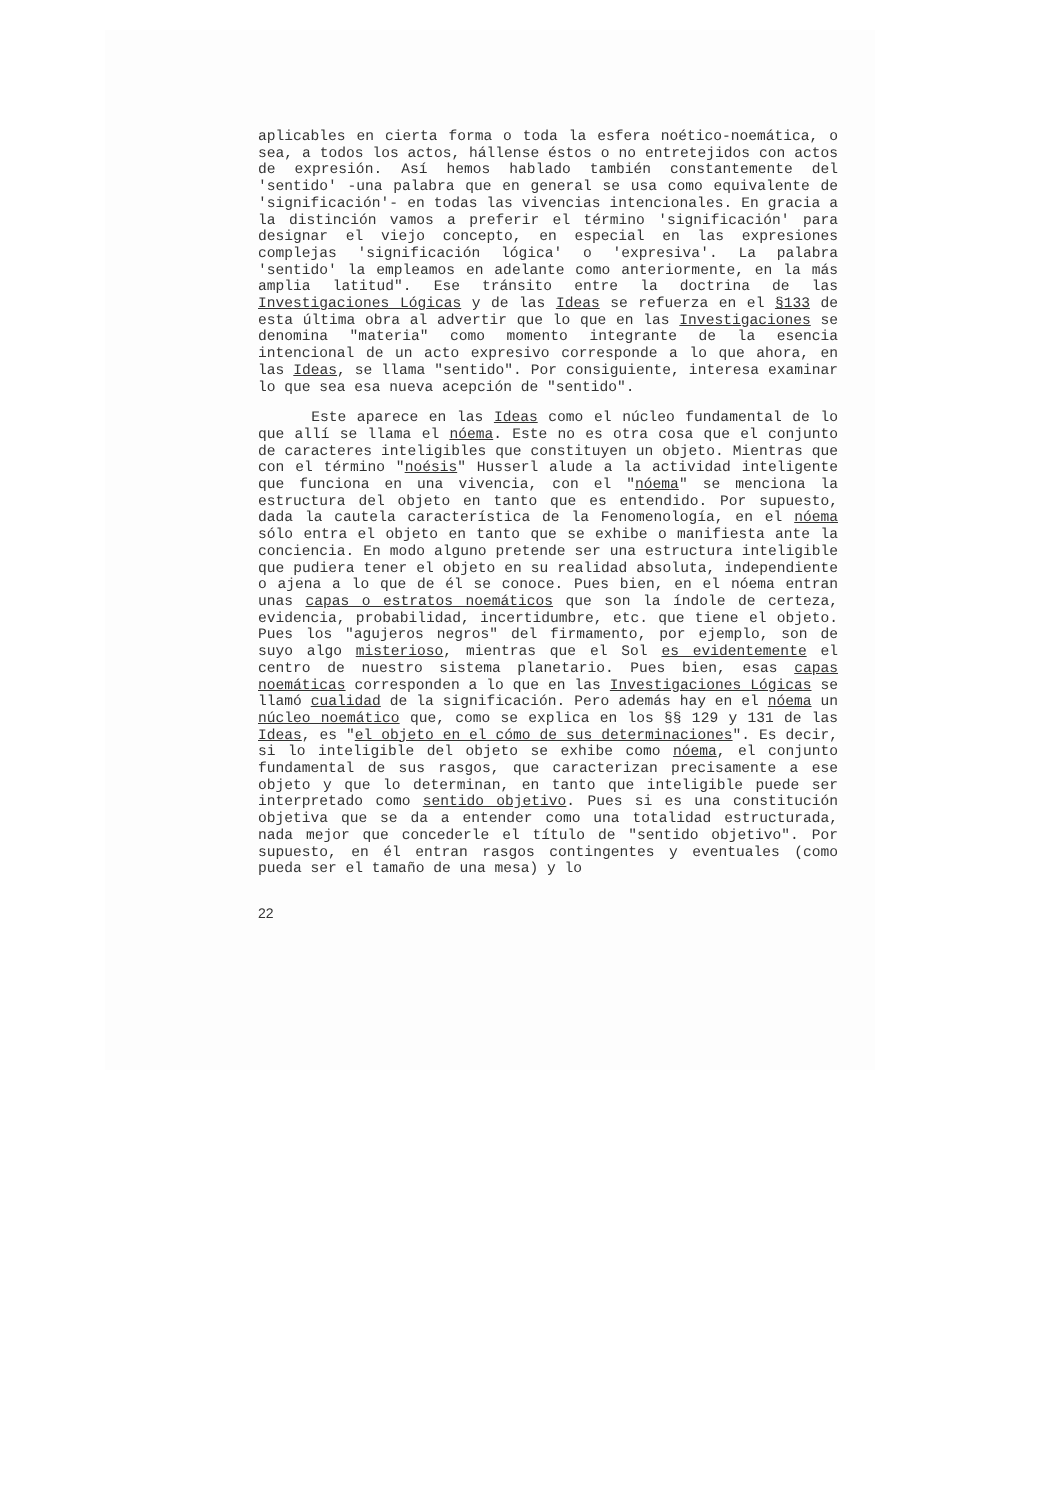aplicables en cierta forma o toda la esfera noético-noemática, o sea, a todos los actos, hállense éstos o no entretejidos con actos de expresión. Así hemos hablado también constantemente del 'sentido' -una palabra que en general se usa como equivalente de 'significación'- en todas las vivencias intencionales. En gracia a la distinción vamos a preferir el término 'significación' para designar el viejo concepto, en especial en las expresiones complejas 'significación lógica' o 'expresiva'. La palabra 'sentido' la empleamos en adelante como anteriormente, en la más amplia latitud". Ese tránsito entre la doctrina de las Investigaciones Lógicas y de las Ideas se refuerza en el §133 de esta última obra al advertir que lo que en las Investigaciones se denomina "materia" como momento integrante de la esencia intencional de un acto expresivo corresponde a lo que ahora, en las Ideas, se llama "sentido". Por consiguiente, interesa examinar lo que sea esa nueva acepción de "sentido".
Este aparece en las Ideas como el núcleo fundamental de lo que allí se llama el nóema. Este no es otra cosa que el conjunto de caracteres inteligibles que constituyen un objeto. Mientras que con el término "noésis" Husserl alude a la actividad inteligente que funciona en una vivencia, con el "nóema" se menciona la estructura del objeto en tanto que es entendido. Por supuesto, dada la cautela característica de la Fenomenología, en el nóema sólo entra el objeto en tanto que se exhibe o manifiesta ante la conciencia. En modo alguno pretende ser una estructura inteligible que pudiera tener el objeto en su realidad absoluta, independiente o ajena a lo que de él se conoce. Pues bien, en el nóema entran unas capas o estratos noemáticos que son la índole de certeza, evidencia, probabilidad, incertidumbre, etc. que tiene el objeto. Pues los "agujeros negros" del firmamento, por ejemplo, son de suyo algo misterioso, mientras que el Sol es evidentemente el centro de nuestro sistema planetario. Pues bien, esas capas noemáticas corresponden a lo que en las Investigaciones Lógicas se llamó cualidad de la significación. Pero además hay en el nóema un núcleo noemático que, como se explica en los §§ 129 y 131 de las Ideas, es "el objeto en el cómo de sus determinaciones". Es decir, si lo inteligible del objeto se exhibe como nóema, el conjunto fundamental de sus rasgos, que caracterizan precisamente a ese objeto y que lo determinan, en tanto que inteligible puede ser interpretado como sentido objetivo. Pues si es una constitución objetiva que se da a entender como una totalidad estructurada, nada mejor que concederle el título de "sentido objetivo". Por supuesto, en él entran rasgos contingentes y eventuales (como pueda ser el tamaño de una mesa) y lo
22